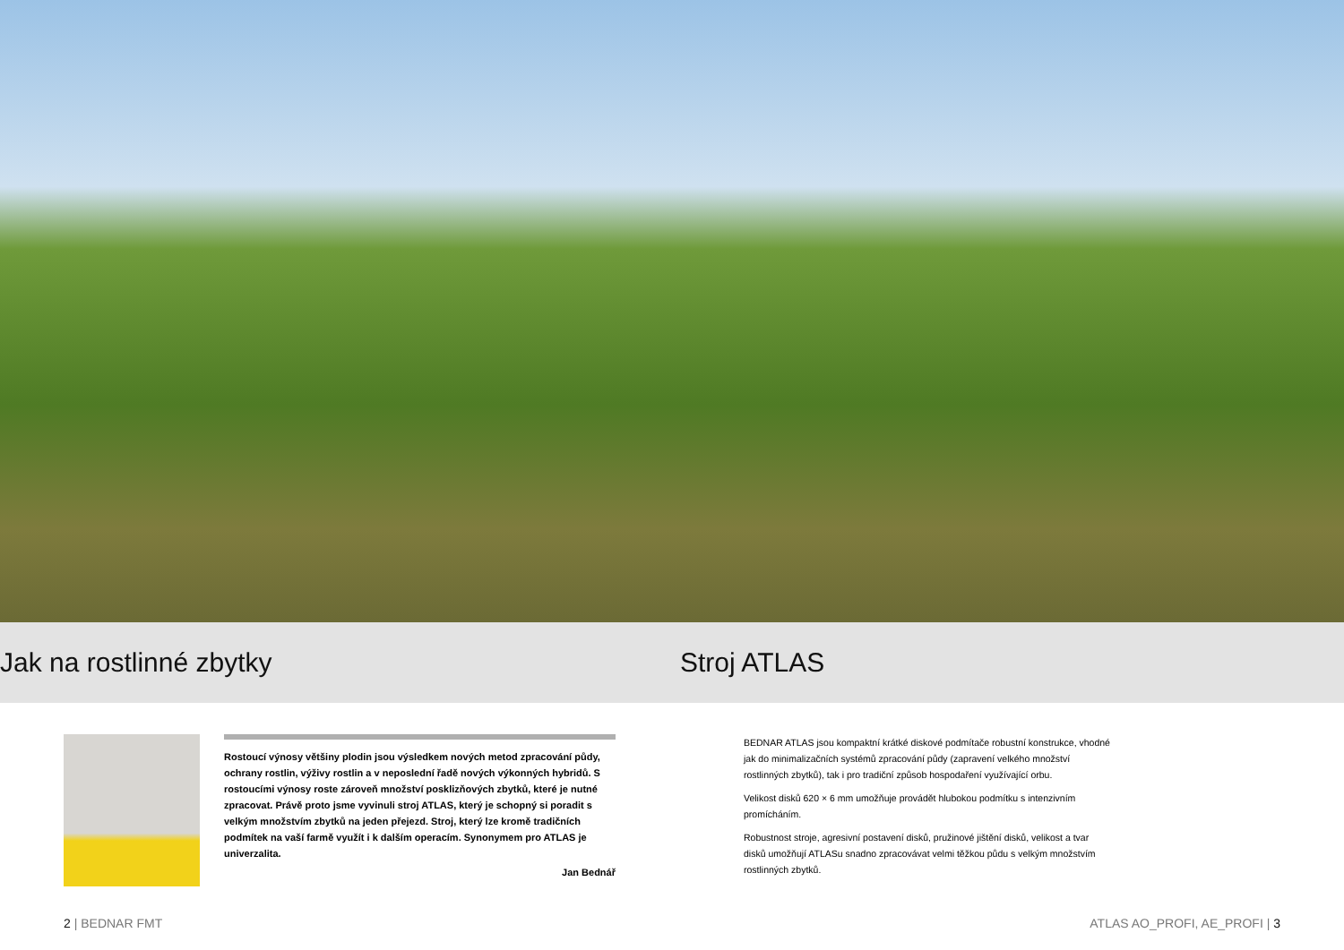Jak na rostlinné zbytky Stroj ATLAS
Rostoucí výnosy většiny plodin jsou výsledkem nových metod zpracování půdy, ochrany rostlin, výživy rostlin a v neposlední řadě nových výkonných hybridů. S rostoucími výnosy roste zároveň množství posklizňových zbytků, které je nutné zpracovat. Právě proto jsme vyvinuli stroj ATLAS, který je schopný si poradit s velkým množstvím zbytků na jeden přejezd. Stroj, který lze kromě tradičních podmítek na vaší farmě využít i k dalším operacím. Synonymem pro ATLAS je univerzalita.
Jan Bednář
BEDNAR ATLAS jsou kompaktní krátké diskové podmítače robustní konstrukce, vhodné jak do minimalizačních systémů zpracování půdy (zapravení velkého množství rostlinných zbytků), tak i pro tradiční způsob hospodaření využívající orbu.
Velikost disků 620 × 6 mm umožňuje provádět hlubokou podmítku s intenzivním promícháním.
Robustnost stroje, agresivní postavení disků, pružinové jištění disků, velikost a tvar disků umožňují ATLASu snadno zpracovávat velmi těžkou půdu s velkým množstvím rostlinných zbytků.
2 | BEDNAR FMT ATLAS AO_PROFI, AE_PROFI | 3